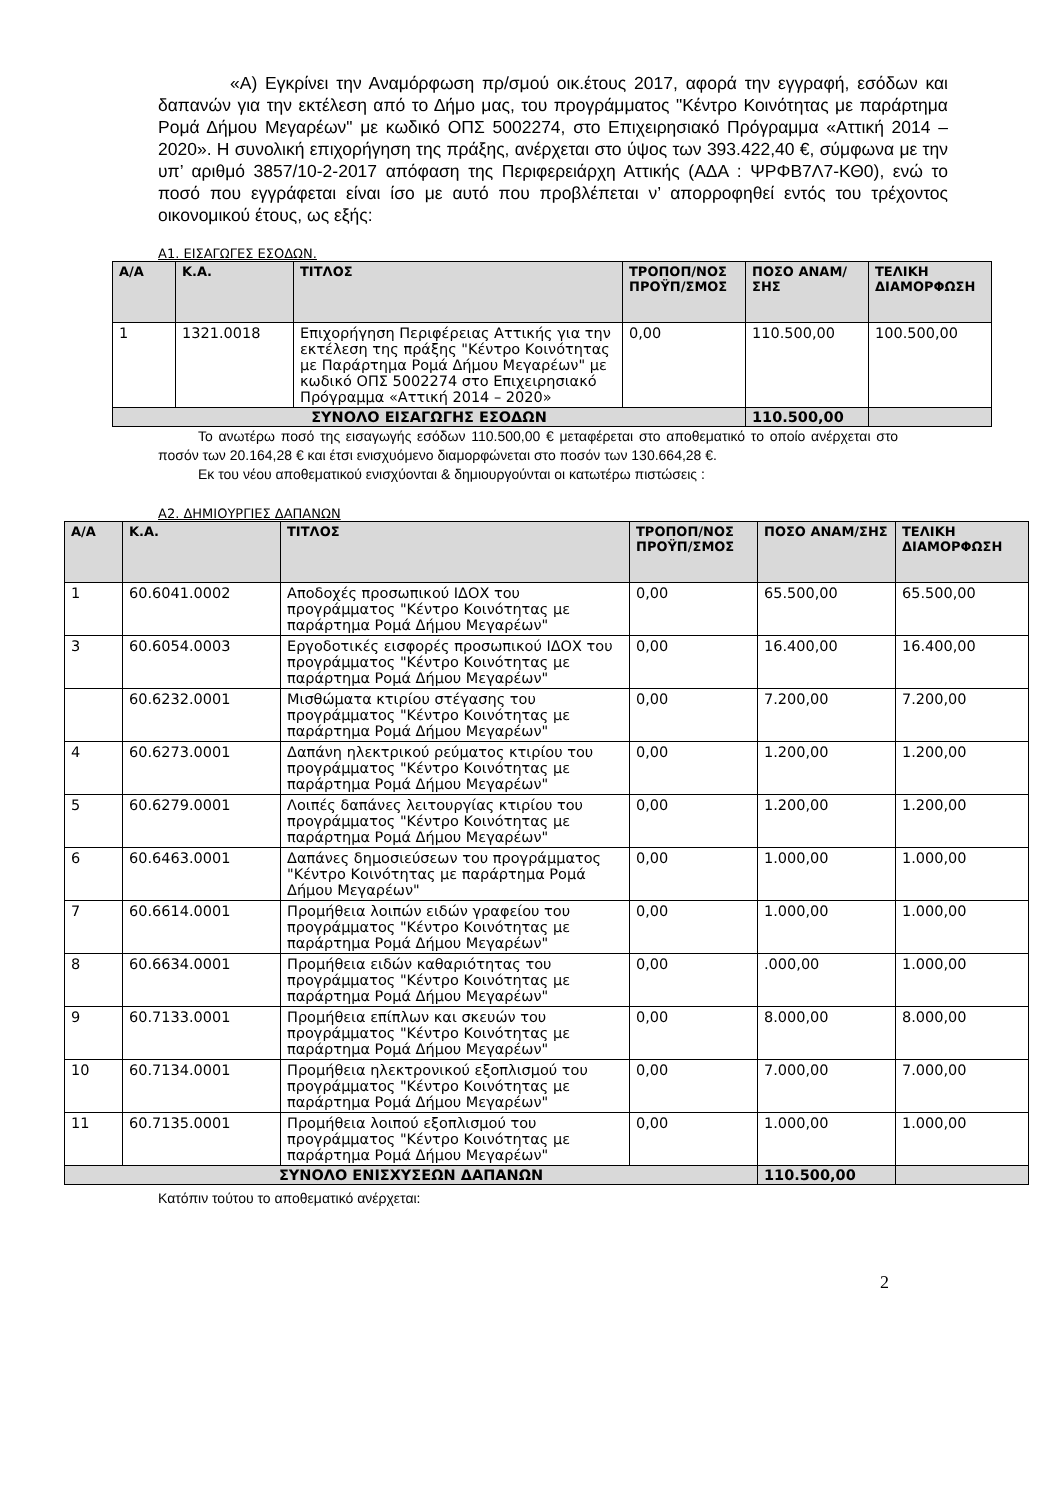«Α) Εγκρίνει την Αναμόρφωση πρ/σμού οικ.έτους 2017, αφορά την εγγραφή, εσόδων και δαπανών για την εκτέλεση από το Δήμο μας, του προγράμματος "Κέντρο Κοινότητας με παράρτημα Ρομά Δήμου Μεγαρέων" με κωδικό ΟΠΣ 5002274, στο Επιχειρησιακό Πρόγραμμα «Αττική 2014 – 2020». Η συνολική επιχορήγηση της πράξης, ανέρχεται στο ύψος των 393.422,40 €, σύμφωνα με την υπ’ αριθμό 3857/10-2-2017 απόφαση της Περιφερειάρχη Αττικής (ΑΔΑ : ΨΡΦΒ7Λ7-ΚΘ0), ενώ το ποσό που εγγράφεται είναι ίσο με αυτό που προβλέπεται ν’ απορροφηθεί εντός του τρέχοντος οικονομικού έτους, ως εξής:
Α1. ΕΙΣΑΓΩΓΕΣ ΕΣΟΔΩΝ.
| Α/Α | Κ.Α. | ΤΙΤΛΟΣ | ΤΡΟΠΟΠ/ΝΟΣ ΠΡΟΫΠ/ΣΜΟΣ | ΠΟΣΟ ΑΝΑΜ/ΣΗΣ | ΤΕΛΙΚΗ ΔΙΑΜΟΡΦΩΣΗ |
| --- | --- | --- | --- | --- | --- |
| 1 | 1321.0018 | Επιχορήγηση Περιφέρειας Αττικής για την εκτέλεση της πράξης "Κέντρο Κοινότητας με Παράρτημα Ρομά Δήμου Μεγαρέων" με κωδικό ΟΠΣ 5002274 στο Επιχειρησιακό Πρόγραμμα «Αττική 2014 – 2020» | 0,00 | 110.500,00 | 100.500,00 |
| ΣΥΝΟΛΟ ΕΙΣΑΓΩΓΗΣ ΕΣΟΔΩΝ | | | | 110.500,00 | |
Το ανωτέρω ποσό της εισαγωγής εσόδων 110.500,00 € μεταφέρεται στο αποθεματικό το οποίο ανέρχεται στο ποσόν των 20.164,28 € και έτσι ενισχυόμενο διαμορφώνεται στο ποσόν των 130.664,28 €.
Εκ του νέου αποθεματικού ενισχύονται & δημιουργούνται οι κατωτέρω πιστώσεις :
Α2. ΔΗΜΙΟΥΡΓΙΕΣ ΔΑΠΑΝΩΝ
| Α/Α | Κ.Α. | ΤΙΤΛΟΣ | ΤΡΟΠΟΠ/ΝΟΣ ΠΡΟΫΠ/ΣΜΟΣ | ΠΟΣΟ ΑΝΑΜ/ΣΗΣ | ΤΕΛΙΚΗ ΔΙΑΜΟΡΦΩΣΗ |
| --- | --- | --- | --- | --- | --- |
| 1 | 60.6041.0002 | Αποδοχές προσωπικού ΙΔΟΧ του προγράμματος "Κέντρο Κοινότητας με παράρτημα Ρομά Δήμου Μεγαρέων" | 0,00 | 65.500,00 | 65.500,00 |
| 3 | 60.6054.0003 | Εργοδοτικές εισφορές προσωπικού ΙΔΟΧ του προγράμματος "Κέντρο Κοινότητας με παράρτημα Ρομά Δήμου Μεγαρέων" | 0,00 | 16.400,00 | 16.400,00 |
| | 60.6232.0001 | Μισθώματα κτιρίου στέγασης του προγράμματος "Κέντρο Κοινότητας με παράρτημα Ρομά Δήμου Μεγαρέων" | 0,00 | 7.200,00 | 7.200,00 |
| 4 | 60.6273.0001 | Δαπάνη ηλεκτρικού ρεύματος κτιρίου του προγράμματος "Κέντρο Κοινότητας με παράρτημα Ρομά Δήμου Μεγαρέων" | 0,00 | 1.200,00 | 1.200,00 |
| 5 | 60.6279.0001 | Λοιπές δαπάνες λειτουργίας κτιρίου του προγράμματος "Κέντρο Κοινότητας με παράρτημα Ρομά Δήμου Μεγαρέων" | 0,00 | 1.200,00 | 1.200,00 |
| 6 | 60.6463.0001 | Δαπάνες δημοσιεύσεων του προγράμματος "Κέντρο Κοινότητας με παράρτημα Ρομά Δήμου Μεγαρέων" | 0,00 | 1.000,00 | 1.000,00 |
| 7 | 60.6614.0001 | Προμήθεια λοιπών ειδών γραφείου του προγράμματος "Κέντρο Κοινότητας με παράρτημα Ρομά Δήμου Μεγαρέων" | 0,00 | 1.000,00 | 1.000,00 |
| 8 | 60.6634.0001 | Προμήθεια ειδών καθαριότητας του προγράμματος "Κέντρο Κοινότητας με παράρτημα Ρομά Δήμου Μεγαρέων" | 0,00 | .000,00 | 1.000,00 |
| 9 | 60.7133.0001 | Προμήθεια επίπλων και σκευών του προγράμματος "Κέντρο Κοινότητας με παράρτημα Ρομά Δήμου Μεγαρέων" | 0,00 | 8.000,00 | 8.000,00 |
| 10 | 60.7134.0001 | Προμήθεια ηλεκτρονικού εξοπλισμού του προγράμματος "Κέντρο Κοινότητας με παράρτημα Ρομά Δήμου Μεγαρέων" | 0,00 | 7.000,00 | 7.000,00 |
| 11 | 60.7135.0001 | Προμήθεια λοιπού εξοπλισμού του προγράμματος "Κέντρο Κοινότητας με παράρτημα Ρομά Δήμου Μεγαρέων" | 0,00 | 1.000,00 | 1.000,00 |
| ΣΥΝΟΛΟ ΕΝΙΣΧΥΣΕΩΝ ΔΑΠΑΝΩΝ | | | | 110.500,00 | |
Κατόπιν τούτου το αποθεματικό ανέρχεται:
2